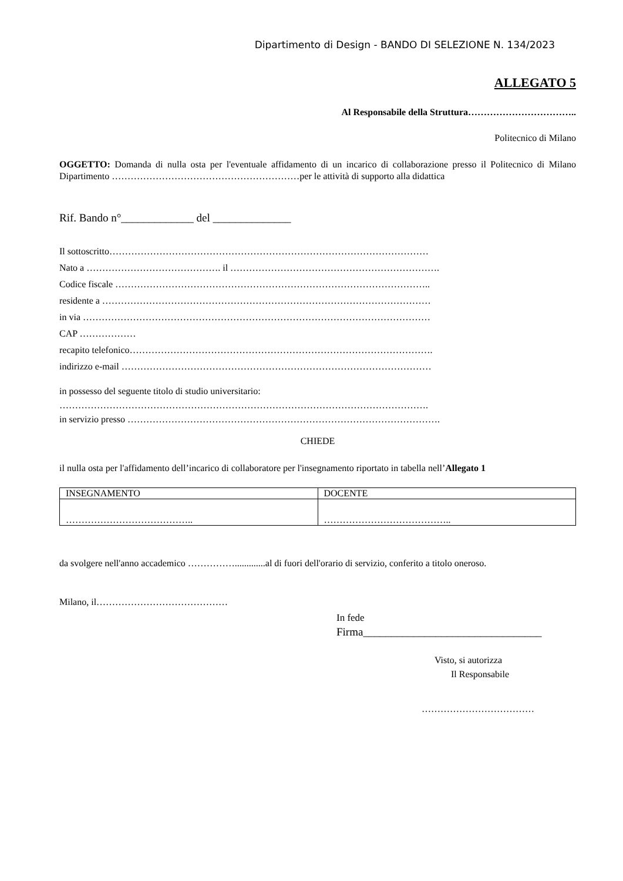Dipartimento di Design - BANDO DI SELEZIONE N. 134/2023
ALLEGATO 5
Al Responsabile della Struttura……………………………..
Politecnico di Milano
OGGETTO: Domanda di nulla osta per l'eventuale affidamento di un incarico di collaborazione presso il Politecnico di Milano Dipartimento ……………………………………………………per le attività di supporto alla didattica
Rif. Bando n°_____________ del ______________
Il sottoscritto…………………………………………………………………………………………
Nato a ……………………………………. il ………………………………………………………….
Codice fiscale ………………………………………………………………………………………..
residente a ……………………………………………………………………………………………
in via …………………………………………………………………………………………………
CAP ………………
recapito telefonico…………………………………………………………………………………….
indirizzo e-mail ………………………………………………………………………………………
in possesso del seguente titolo di studio universitario:
……………………………………………………………………………………………………….
in servizio presso ……………………………………………………………………………………….
CHIEDE
il nulla osta per l'affidamento dell’incarico di collaboratore per l'insegnamento riportato in tabella nell’Allegato 1
| INSEGNAMENTO | DOCENTE |
| ………………………………….. | ………………………………….. |
da svolgere nell'anno accademico …………….............al di fuori dell'orario di servizio, conferito a titolo oneroso.
Milano, il……………………………………
In fede
Firma________________________________
Visto, si autorizza
Il Responsabile
………………………………